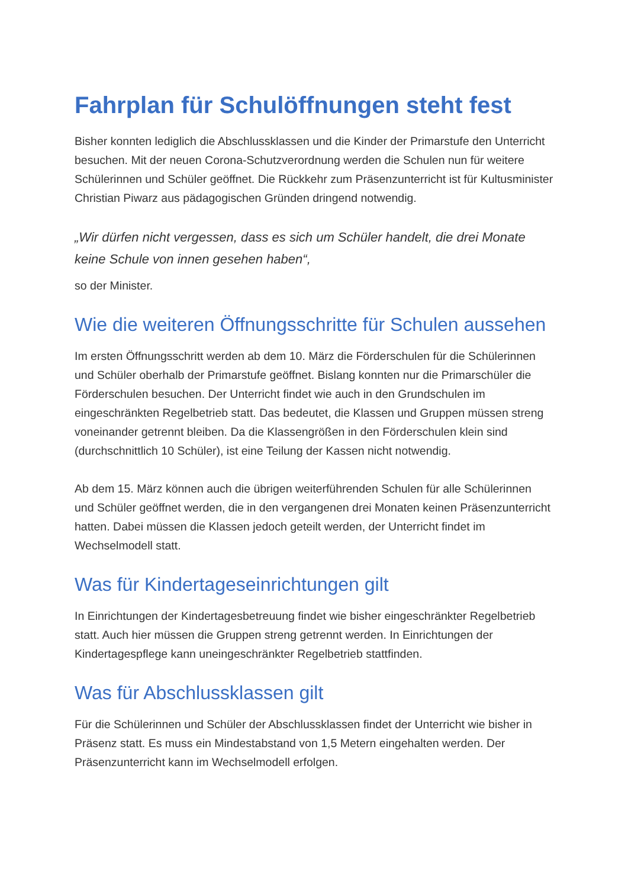Fahrplan für Schulöffnungen steht fest
Bisher konnten lediglich die Abschlussklassen und die Kinder der Primarstufe den Unterricht besuchen. Mit der neuen Corona-Schutzverordnung werden die Schulen nun für weitere Schülerinnen und Schüler geöffnet. Die Rückkehr zum Präsenzunterricht ist für Kultusminister Christian Piwarz aus pädagogischen Gründen dringend notwendig.
„Wir dürfen nicht vergessen, dass es sich um Schüler handelt, die drei Monate keine Schule von innen gesehen haben“,
so der Minister.
Wie die weiteren Öffnungsschritte für Schulen aussehen
Im ersten Öffnungsschritt werden ab dem 10. März die Förderschulen für die Schülerinnen und Schüler oberhalb der Primarstufe geöffnet. Bislang konnten nur die Primarschüler die Förderschulen besuchen. Der Unterricht findet wie auch in den Grundschulen im eingeschränkten Regelbetrieb statt. Das bedeutet, die Klassen und Gruppen müssen streng voneinander getrennt bleiben. Da die Klassengrößen in den Förderschulen klein sind (durchschnittlich 10 Schüler), ist eine Teilung der Kassen nicht notwendig.
Ab dem 15. März können auch die übrigen weiterführenden Schulen für alle Schülerinnen und Schüler geöffnet werden, die in den vergangenen drei Monaten keinen Präsenzunterricht hatten. Dabei müssen die Klassen jedoch geteilt werden, der Unterricht findet im Wechselmodell statt.
Was für Kindertageseinrichtungen gilt
In Einrichtungen der Kindertagesbetreuung findet wie bisher eingeschränkter Regelbetrieb statt. Auch hier müssen die Gruppen streng getrennt werden. In Einrichtungen der Kindertagespflege kann uneingeschränkter Regelbetrieb stattfinden.
Was für Abschlussklassen gilt
Für die Schülerinnen und Schüler der Abschlussklassen findet der Unterricht wie bisher in Präsenz statt. Es muss ein Mindestabstand von 1,5 Metern eingehalten werden. Der Präsenzunterricht kann im Wechselmodell erfolgen.